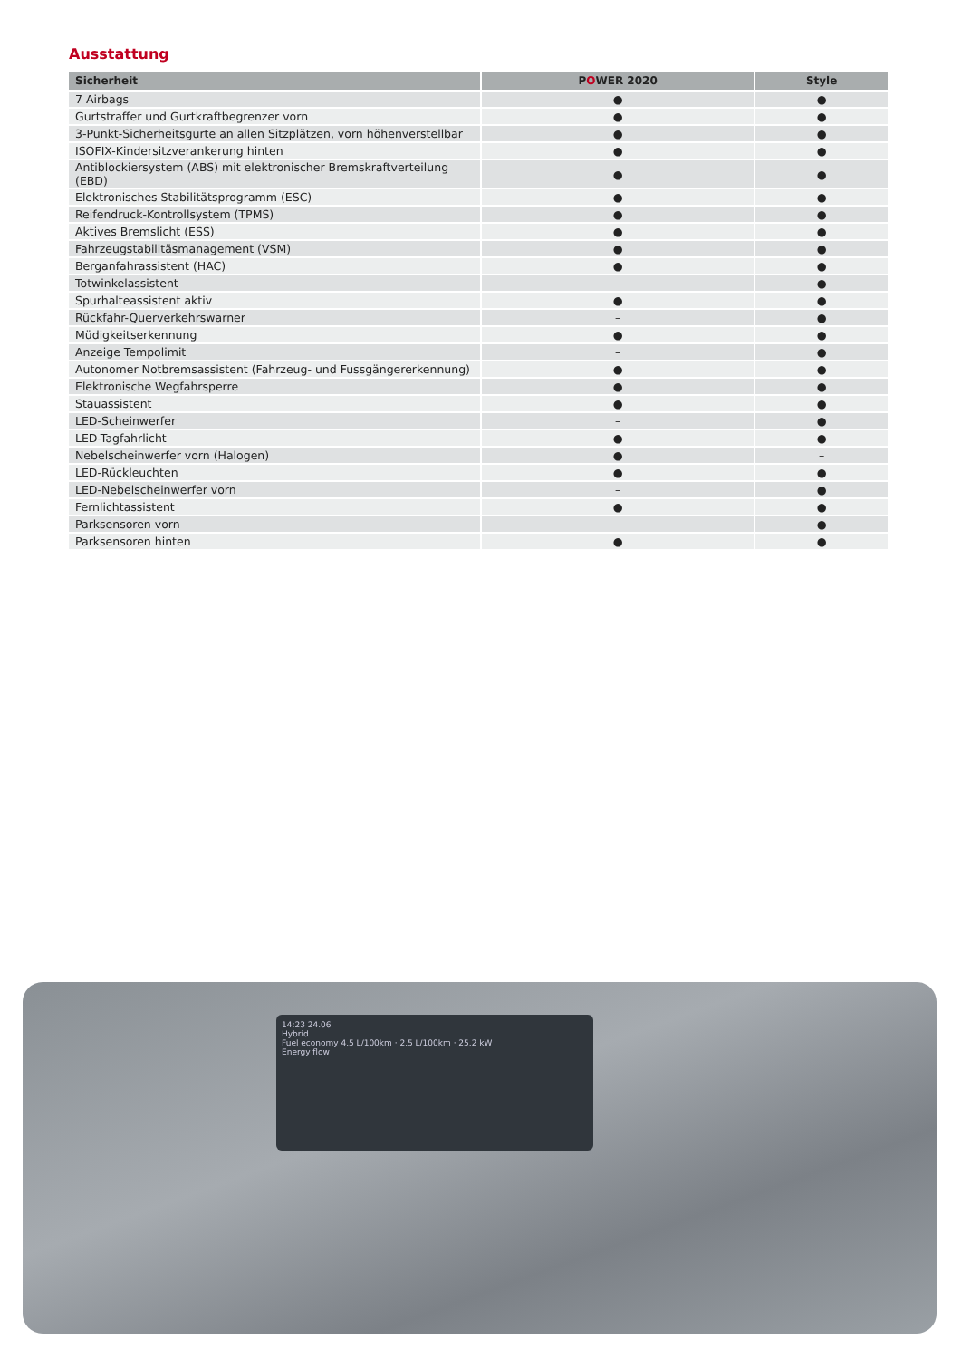Ausstattung
| Sicherheit | P O WER 2020 | Style |
| --- | --- | --- |
| 7 Airbags | ● | ● |
| Gurtstraffer und Gurtkraftbegrenzer vorn | ● | ● |
| 3-Punkt-Sicherheitsgurte an allen Sitzplätzen, vorn höhenverstellbar | ● | ● |
| ISOFIX-Kindersitzverankerung hinten | ● | ● |
| Antiblockiersystem (ABS) mit elektronischer Bremskraftverteilung (EBD) | ● | ● |
| Elektronisches Stabilitätsprogramm (ESC) | ● | ● |
| Reifendruck-Kontrollsystem (TPMS) | ● | ● |
| Aktives Bremslicht (ESS) | ● | ● |
| Fahrzeugstabilitäsmanagement (VSM) | ● | ● |
| Berganfahrassistent (HAC) | ● | ● |
| Totwinkelassistent | – | ● |
| Spurhalteassistent aktiv | ● | ● |
| Rückfahr-Querverkehrswarner | – | ● |
| Müdigkeitserkennung | ● | ● |
| Anzeige Tempolimit | – | ● |
| Autonomer Notbremsassistent (Fahrzeug- und Fussgängererkennung) | ● | ● |
| Elektronische Wegfahrsperre | ● | ● |
| Stauassistent | ● | ● |
| LED-Scheinwerfer | – | ● |
| LED-Tagfahrlicht | ● | ● |
| Nebelscheinwerfer vorn (Halogen) | ● | – |
| LED-Rückleuchten | ● | ● |
| LED-Nebelscheinwerfer vorn | – | ● |
| Fernlichtassistent | ● | ● |
| Parksensoren vorn | – | ● |
| Parksensoren hinten | ● | ● |
14:23 24.06
Hybrid
Fuel economy 4.5 L/100km · 2.5 L/100km · 25.2 kW
Energy flow